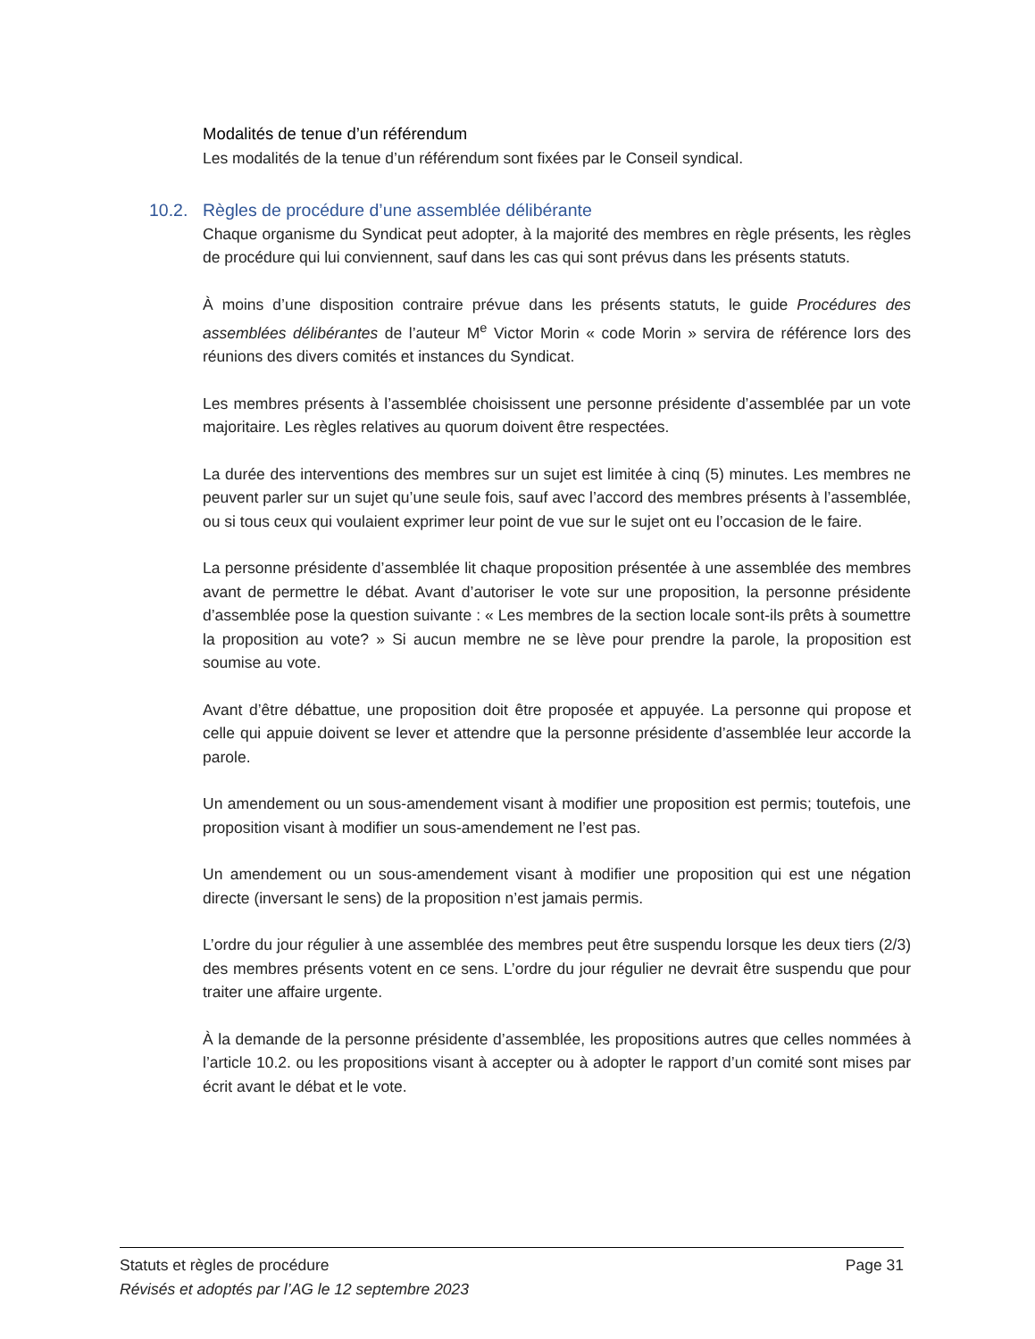Modalités de tenue d’un référendum
Les modalités de la tenue d’un référendum sont fixées par le Conseil syndical.
10.2. Règles de procédure d’une assemblée délibérante
Chaque organisme du Syndicat peut adopter, à la majorité des membres en règle présents, les règles de procédure qui lui conviennent, sauf dans les cas qui sont prévus dans les présents statuts.
À moins d’une disposition contraire prévue dans les présents statuts, le guide Procédures des assemblées délibérantes de l’auteur M<sup>e</sup> Victor Morin « code Morin » servira de référence lors des réunions des divers comités et instances du Syndicat.
Les membres présents à l’assemblée choisissent une personne présidente d’assemblée par un vote majoritaire. Les règles relatives au quorum doivent être respectées.
La durée des interventions des membres sur un sujet est limitée à cinq (5) minutes. Les membres ne peuvent parler sur un sujet qu’une seule fois, sauf avec l’accord des membres présents à l’assemblée, ou si tous ceux qui voulaient exprimer leur point de vue sur le sujet ont eu l’occasion de le faire.
La personne présidente d’assemblée lit chaque proposition présentée à une assemblée des membres avant de permettre le débat. Avant d’autoriser le vote sur une proposition, la personne présidente d’assemblée pose la question suivante : « Les membres de la section locale sont-ils prêts à soumettre la proposition au vote? » Si aucun membre ne se lève pour prendre la parole, la proposition est soumise au vote.
Avant d’être débattue, une proposition doit être proposée et appuyée. La personne qui propose et celle qui appuie doivent se lever et attendre que la personne présidente d’assemblée leur accorde la parole.
Un amendement ou un sous-amendement visant à modifier une proposition est permis; toutefois, une proposition visant à modifier un sous-amendement ne l’est pas.
Un amendement ou un sous-amendement visant à modifier une proposition qui est une négation directe (inversant le sens) de la proposition n’est jamais permis.
L’ordre du jour régulier à une assemblée des membres peut être suspendu lorsque les deux tiers (2/3) des membres présents votent en ce sens. L’ordre du jour régulier ne devrait être suspendu que pour traiter une affaire urgente.
À la demande de la personne présidente d’assemblée, les propositions autres que celles nommées à l’article 10.2. ou les propositions visant à accepter ou à adopter le rapport d’un comité sont mises par écrit avant le débat et le vote.
Statuts et règles de procédure Page 31
Révisés et adoptés par l’AG le 12 septembre 2023